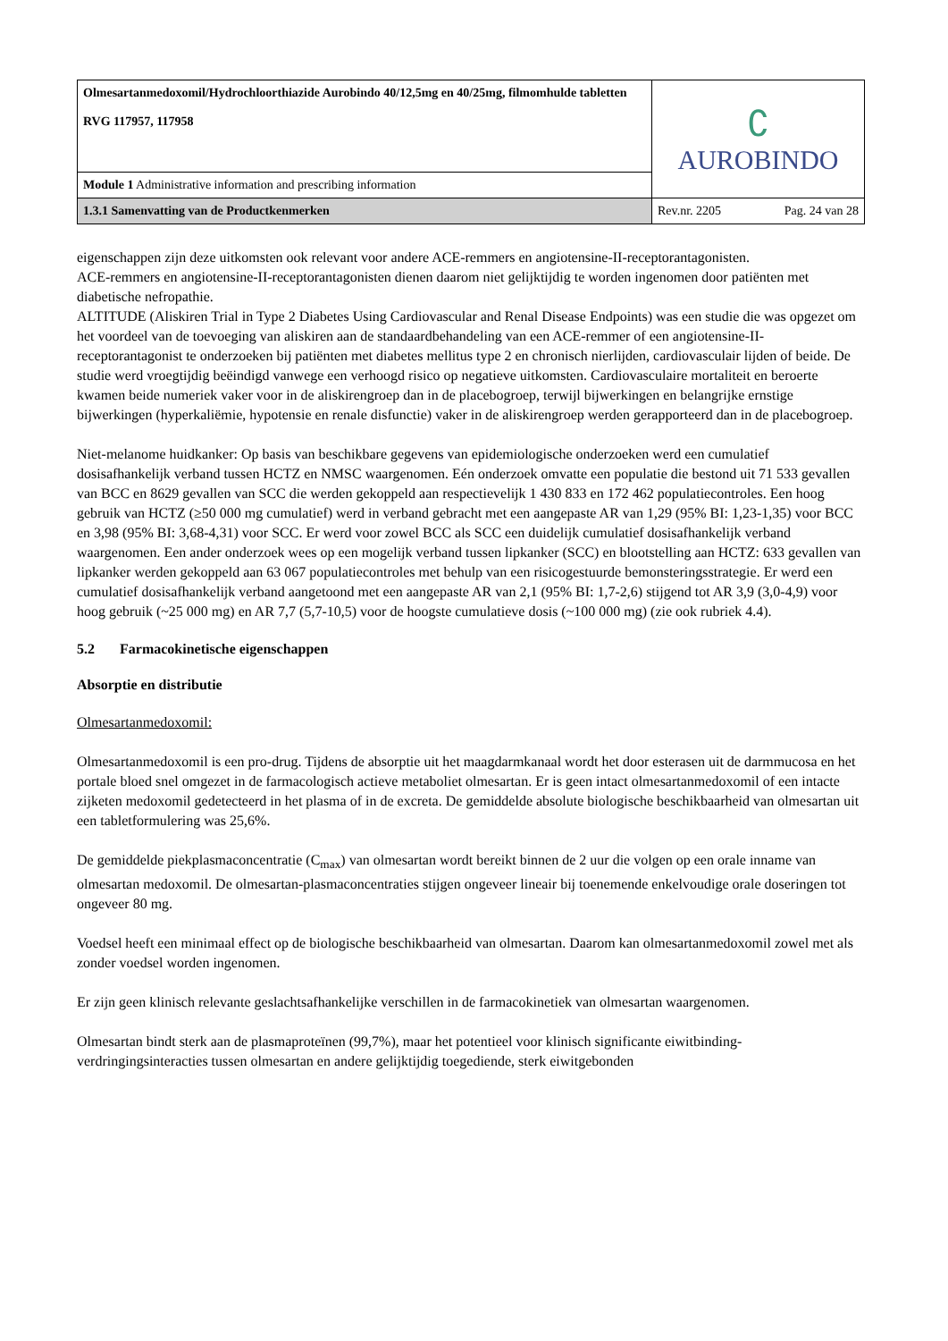| Olmesartanmedoxomil/Hydrochloorthiazide Aurobindo 40/12,5mg en 40/25mg, filmomhulde tabletten RVG 117957, 117958 | ∁ AUROBINDO | |
| Module 1 Administrative information and prescribing information | | |
| 1.3.1 Samenvatting van de Productkenmerken | Rev.nr. 2205 | Pag. 24 van 28 |
eigenschappen zijn deze uitkomsten ook relevant voor andere ACE-remmers en angiotensine-II-receptorantagonisten.
ACE-remmers en angiotensine-II-receptorantagonisten dienen daarom niet gelijktijdig te worden ingenomen door patiënten met diabetische nefropathie.
ALTITUDE (Aliskiren Trial in Type 2 Diabetes Using Cardiovascular and Renal Disease Endpoints) was een studie die was opgezet om het voordeel van de toevoeging van aliskiren aan de standaardbehandeling van een ACE-remmer of een angiotensine-II-receptorantagonist te onderzoeken bij patiënten met diabetes mellitus type 2 en chronisch nierlijden, cardiovasculair lijden of beide. De studie werd vroegtijdig beëindigd vanwege een verhoogd risico op negatieve uitkomsten. Cardiovasculaire mortaliteit en beroerte kwamen beide numeriek vaker voor in de aliskirengroep dan in de placebogroep, terwijl bijwerkingen en belangrijke ernstige bijwerkingen (hyperkaliëmie, hypotensie en renale disfunctie) vaker in de aliskirengroep werden gerapporteerd dan in de placebogroep.
Niet-melanome huidkanker: Op basis van beschikbare gegevens van epidemiologische onderzoeken werd een cumulatief dosisafhankelijk verband tussen HCTZ en NMSC waargenomen. Eén onderzoek omvatte een populatie die bestond uit 71 533 gevallen van BCC en 8629 gevallen van SCC die werden gekoppeld aan respectievelijk 1 430 833 en 172 462 populatiecontroles. Een hoog gebruik van HCTZ (≥50 000 mg cumulatief) werd in verband gebracht met een aangepaste AR van 1,29 (95% BI: 1,23-1,35) voor BCC en 3,98 (95% BI: 3,68-4,31) voor SCC. Er werd voor zowel BCC als SCC een duidelijk cumulatief dosisafhankelijk verband waargenomen. Een ander onderzoek wees op een mogelijk verband tussen lipkanker (SCC) en blootstelling aan HCTZ: 633 gevallen van lipkanker werden gekoppeld aan 63 067 populatiecontroles met behulp van een risicogestuurde bemonsteringsstrategie. Er werd een cumulatief dosisafhankelijk verband aangetoond met een aangepaste AR van 2,1 (95% BI: 1,7-2,6) stijgend tot AR 3,9 (3,0-4,9) voor hoog gebruik (~25 000 mg) en AR 7,7 (5,7-10,5) voor de hoogste cumulatieve dosis (~100 000 mg) (zie ook rubriek 4.4).
5.2 Farmacokinetische eigenschappen
Absorptie en distributie
Olmesartanmedoxomil:
Olmesartanmedoxomil is een pro-drug. Tijdens de absorptie uit het maagdarmkanaal wordt het door esterasen uit de darmmucosa en het portale bloed snel omgezet in de farmacologisch actieve metaboliet olmesartan. Er is geen intact olmesartanmedoxomil of een intacte zijketen medoxomil gedetecteerd in het plasma of in de excreta. De gemiddelde absolute biologische beschikbaarheid van olmesartan uit een tabletformulering was 25,6%.
De gemiddelde piekplasmaconcentratie (C<sub>max</sub>) van olmesartan wordt bereikt binnen de 2 uur die volgen op een orale inname van olmesartan medoxomil. De olmesartan-plasmaconcentraties stijgen ongeveer lineair bij toenemende enkelvoudige orale doseringen tot ongeveer 80 mg.
Voedsel heeft een minimaal effect op de biologische beschikbaarheid van olmesartan. Daarom kan olmesartanmedoxomil zowel met als zonder voedsel worden ingenomen.
Er zijn geen klinisch relevante geslachtsafhankelijke verschillen in de farmacokinetiek van olmesartan waargenomen.
Olmesartan bindt sterk aan de plasmaproteïnen (99,7%), maar het potentieel voor klinisch significante eiwitbinding-verdringingsinteracties tussen olmesartan en andere gelijktijdig toegediende, sterk eiwitgebonden